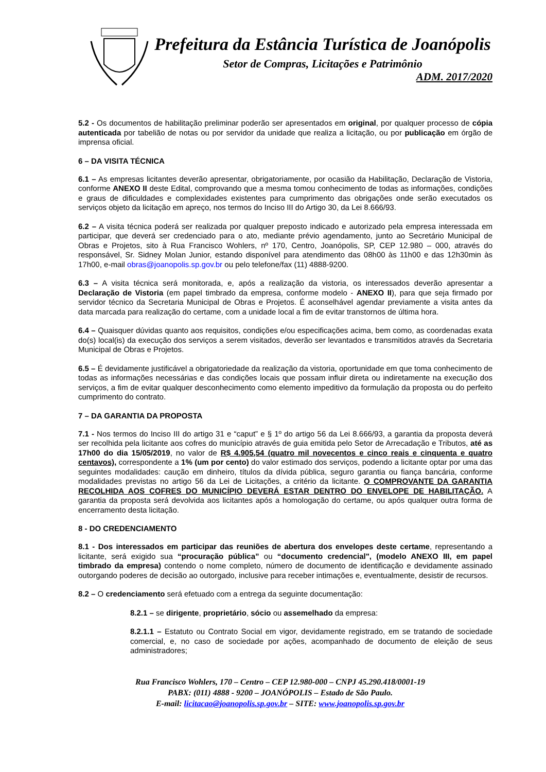Prefeitura da Estância Turística de Joanópolis
Setor de Compras, Licitações e Patrimônio
ADM. 2017/2020
5.2 - Os documentos de habilitação preliminar poderão ser apresentados em original, por qualquer processo de cópia autenticada por tabelião de notas ou por servidor da unidade que realiza a licitação, ou por publicação em órgão de imprensa oficial.
6 – DA VISITA TÉCNICA
6.1 – As empresas licitantes deverão apresentar, obrigatoriamente, por ocasião da Habilitação, Declaração de Vistoria, conforme ANEXO II deste Edital, comprovando que a mesma tomou conhecimento de todas as informações, condições e graus de dificuldades e complexidades existentes para cumprimento das obrigações onde serão executados os serviços objeto da licitação em apreço, nos termos do Inciso III do Artigo 30, da Lei 8.666/93.
6.2 – A visita técnica poderá ser realizada por qualquer preposto indicado e autorizado pela empresa interessada em participar, que deverá ser credenciado para o ato, mediante prévio agendamento, junto ao Secretário Municipal de Obras e Projetos, sito à Rua Francisco Wohlers, nº 170, Centro, Joanópolis, SP, CEP 12.980 – 000, através do responsável, Sr. Sidney Molan Junior, estando disponível para atendimento das 08h00 às 11h00 e das 12h30min às 17h00, e-mail obras@joanopolis.sp.gov.br ou pelo telefone/fax (11) 4888-9200.
6.3 – A visita técnica será monitorada, e, após a realização da vistoria, os interessados deverão apresentar a Declaração de Vistoria (em papel timbrado da empresa, conforme modelo - ANEXO II), para que seja firmado por servidor técnico da Secretaria Municipal de Obras e Projetos. É aconselhável agendar previamente a visita antes da data marcada para realização do certame, com a unidade local a fim de evitar transtornos de última hora.
6.4 – Quaisquer dúvidas quanto aos requisitos, condições e/ou especificações acima, bem como, as coordenadas exata do(s) local(is) da execução dos serviços a serem visitados, deverão ser levantados e transmitidos através da Secretaria Municipal de Obras e Projetos.
6.5 – É devidamente justificável a obrigatoriedade da realização da vistoria, oportunidade em que toma conhecimento de todas as informações necessárias e das condições locais que possam influir direta ou indiretamente na execução dos serviços, a fim de evitar qualquer desconhecimento como elemento impeditivo da formulação da proposta ou do perfeito cumprimento do contrato.
7 – DA GARANTIA DA PROPOSTA
7.1 - Nos termos do Inciso III do artigo 31 e “caput” e § 1º do artigo 56 da Lei 8.666/93, a garantia da proposta deverá ser recolhida pela licitante aos cofres do município através de guia emitida pelo Setor de Arrecadação e Tributos, até as 17h00 do dia 15/05/2019, no valor de R$ 4.905,54 (quatro mil novecentos e cinco reais e cinquenta e quatro centavos), correspondente a 1% (um por cento) do valor estimado dos serviços, podendo a licitante optar por uma das seguintes modalidades: caução em dinheiro, títulos da dívida pública, seguro garantia ou fiança bancária, conforme modalidades previstas no artigo 56 da Lei de Licitações, a critério da licitante. O COMPROVANTE DA GARANTIA RECOLHIDA AOS COFRES DO MUNICÍPIO DEVERÁ ESTAR DENTRO DO ENVELOPE DE HABILITAÇÃO. A garantia da proposta será devolvida aos licitantes após a homologação do certame, ou após qualquer outra forma de encerramento desta licitação.
8 - DO CREDENCIAMENTO
8.1 - Dos interessados em participar das reuniões de abertura dos envelopes deste certame, representando a licitante, será exigido sua “procuração pública” ou “documento credencial", (modelo ANEXO III, em papel timbrado da empresa) contendo o nome completo, número de documento de identificação e devidamente assinado outorgando poderes de decisão ao outorgado, inclusive para receber intimações e, eventualmente, desistir de recursos.
8.2 – O credenciamento será efetuado com a entrega da seguinte documentação:
8.2.1 – se dirigente, proprietário, sócio ou assemelhado da empresa:
8.2.1.1 – Estatuto ou Contrato Social em vigor, devidamente registrado, em se tratando de sociedade comercial, e, no caso de sociedade por ações, acompanhado de documento de eleição de seus administradores;
Rua Francisco Wohlers, 170 – Centro – CEP 12.980-000 – CNPJ 45.290.418/0001-19
PABX: (011) 4888 - 9200 – JOANÓPOLIS – Estado de São Paulo.
E-mail: licitacao@joanopolis.sp.gov.br – SITE: www.joanopolis.sp.gov.br